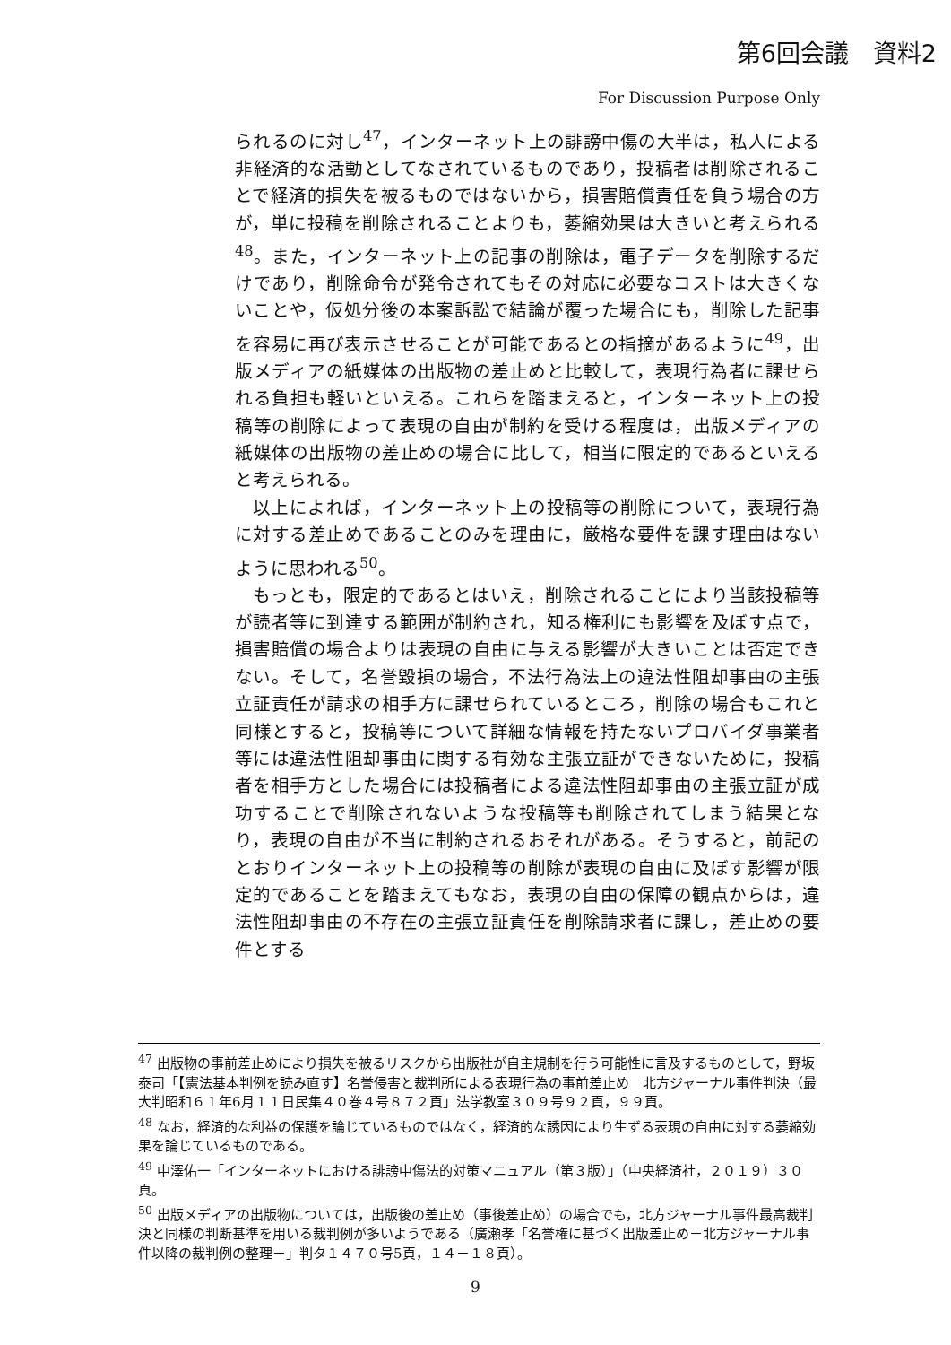第6回会議　資料2
For Discussion Purpose Only
られるのに対し<sup>47</sup>，インターネット上の誹謗中傷の大半は，私人による非経済的な活動としてなされているものであり，投稿者は削除されることで経済的損失を被るものではないから，損害賠償責任を負う場合の方が，単に投稿を削除されることよりも，萎縮効果は大きいと考えられる<sup>48</sup>。また，インターネット上の記事の削除は，電子データを削除するだけであり，削除命令が発令されてもその対応に必要なコストは大きくないことや，仮処分後の本案訴訟で結論が覆った場合にも，削除した記事を容易に再び表示させることが可能であるとの指摘があるように<sup>49</sup>，出版メディアの紙媒体の出版物の差止めと比較して，表現行為者に課せられる負担も軽いといえる。これらを踏まえると，インターネット上の投稿等の削除によって表現の自由が制約を受ける程度は，出版メディアの紙媒体の出版物の差止めの場合に比して，相当に限定的であるといえると考えられる。
以上によれば，インターネット上の投稿等の削除について，表現行為に対する差止めであることのみを理由に，厳格な要件を課す理由はないように思われる<sup>50</sup>。
もっとも，限定的であるとはいえ，削除されることにより当該投稿等が読者等に到達する範囲が制約され，知る権利にも影響を及ぼす点で，損害賠償の場合よりは表現の自由に与える影響が大きいことは否定できない。そして，名誉毀損の場合，不法行為法上の違法性阻却事由の主張立証責任が請求の相手方に課せられているところ，削除の場合もこれと同様とすると，投稿等について詳細な情報を持たないプロバイダ事業者等には違法性阻却事由に関する有効な主張立証ができないために，投稿者を相手方とした場合には投稿者による違法性阻却事由の主張立証が成功することで削除されないような投稿等も削除されてしまう結果となり，表現の自由が不当に制約されるおそれがある。そうすると，前記のとおりインターネット上の投稿等の削除が表現の自由に及ぼす影響が限定的であることを踏まえてもなお，表現の自由の保障の観点からは，違法性阻却事由の不存在の主張立証責任を削除請求者に課し，差止めの要件とする
<sup>47</sup> 出版物の事前差止めにより損失を被るリスクから出版社が自主規制を行う可能性に言及するものとして，野坂泰司「【憲法基本判例を読み直す】名誉侵害と裁判所による表現行為の事前差止め　北方ジャーナル事件判決（最大判昭和６１年6月１１日民集４０巻４号８７２頁」法学教室３０９号９２頁，９９頁。
<sup>48</sup> なお，経済的な利益の保護を論じているものではなく，経済的な誘因により生ずる表現の自由に対する萎縮効果を論じているものである。
<sup>49</sup> 中澤佑一「インターネットにおける誹謗中傷法的対策マニュアル（第３版）」（中央経済社，２０１９）３０頁。
<sup>50</sup> 出版メディアの出版物については，出版後の差止め（事後差止め）の場合でも，北方ジャーナル事件最高裁判決と同様の判断基準を用いる裁判例が多いようである（廣瀬孝「名誉権に基づく出版差止め－北方ジャーナル事件以降の裁判例の整理－」判タ１４７０号5頁，１４－１８頁）。
9